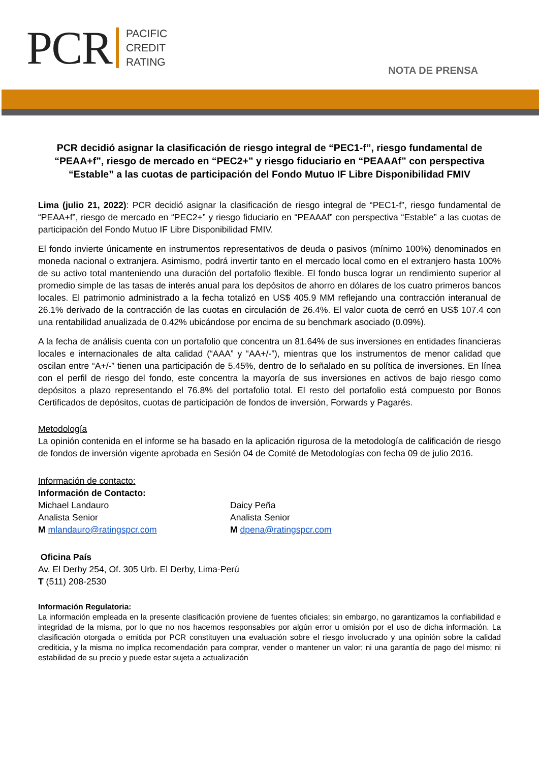PCR PACIFIC
CREDIT
RATING
NOTA DE PRENSA
PCR decidió asignar la clasificación de riesgo integral de “PEC1-f”, riesgo fundamental de “PEAA+f”, riesgo de mercado en “PEC2+” y riesgo fiduciario en “PEAAAf” con perspectiva “Estable” a las cuotas de participación del Fondo Mutuo IF Libre Disponibilidad FMIV
Lima (julio 21, 2022): PCR decidió asignar la clasificación de riesgo integral de “PEC1-f”, riesgo fundamental de “PEAA+f”, riesgo de mercado en “PEC2+” y riesgo fiduciario en “PEAAAf” con perspectiva “Estable” a las cuotas de participación del Fondo Mutuo IF Libre Disponibilidad FMIV.
El fondo invierte únicamente en instrumentos representativos de deuda o pasivos (mínimo 100%) denominados en moneda nacional o extranjera. Asimismo, podrá invertir tanto en el mercado local como en el extranjero hasta 100% de su activo total manteniendo una duración del portafolio flexible. El fondo busca lograr un rendimiento superior al promedio simple de las tasas de interés anual para los depósitos de ahorro en dólares de los cuatro primeros bancos locales. El patrimonio administrado a la fecha totalizó en US$ 405.9 MM reflejando una contracción interanual de 26.1% derivado de la contracción de las cuotas en circulación de 26.4%. El valor cuota de cerró en US$ 107.4 con una rentabilidad anualizada de 0.42% ubicándose por encima de su benchmark asociado (0.09%).
A la fecha de análisis cuenta con un portafolio que concentra un 81.64% de sus inversiones en entidades financieras locales e internacionales de alta calidad (“AAA” y “AA+/-”), mientras que los instrumentos de menor calidad que oscilan entre “A+/-” tienen una participación de 5.45%, dentro de lo señalado en su política de inversiones. En línea con el perfil de riesgo del fondo, este concentra la mayoría de sus inversiones en activos de bajo riesgo como depósitos a plazo representando el 76.8% del portafolio total. El resto del portafolio está compuesto por Bonos Certificados de depósitos, cuotas de participación de fondos de inversión, Forwards y Pagarés.
Metodología
La opinión contenida en el informe se ha basado en la aplicación rigurosa de la metodología de calificación de riesgo de fondos de inversión vigente aprobada en Sesión 04 de Comité de Metodologías con fecha 09 de julio 2016.
Información de contacto:
Información de Contacto:
Michael Landauro
Analista Senior
M mlandauro@ratingspcr.com
Daicy Peña
Analista Senior
M dpena@ratingspcr.com
Oficina País
Av. El Derby 254, Of. 305 Urb. El Derby, Lima-Perú
T (511) 208-2530
Información Regulatoria:
La información empleada en la presente clasificación proviene de fuentes oficiales; sin embargo, no garantizamos la confiabilidad e integridad de la misma, por lo que no nos hacemos responsables por algún error u omisión por el uso de dicha información. La clasificación otorgada o emitida por PCR constituyen una evaluación sobre el riesgo involucrado y una opinión sobre la calidad crediticia, y la misma no implica recomendación para comprar, vender o mantener un valor; ni una garantía de pago del mismo; ni estabilidad de su precio y puede estar sujeta a actualización